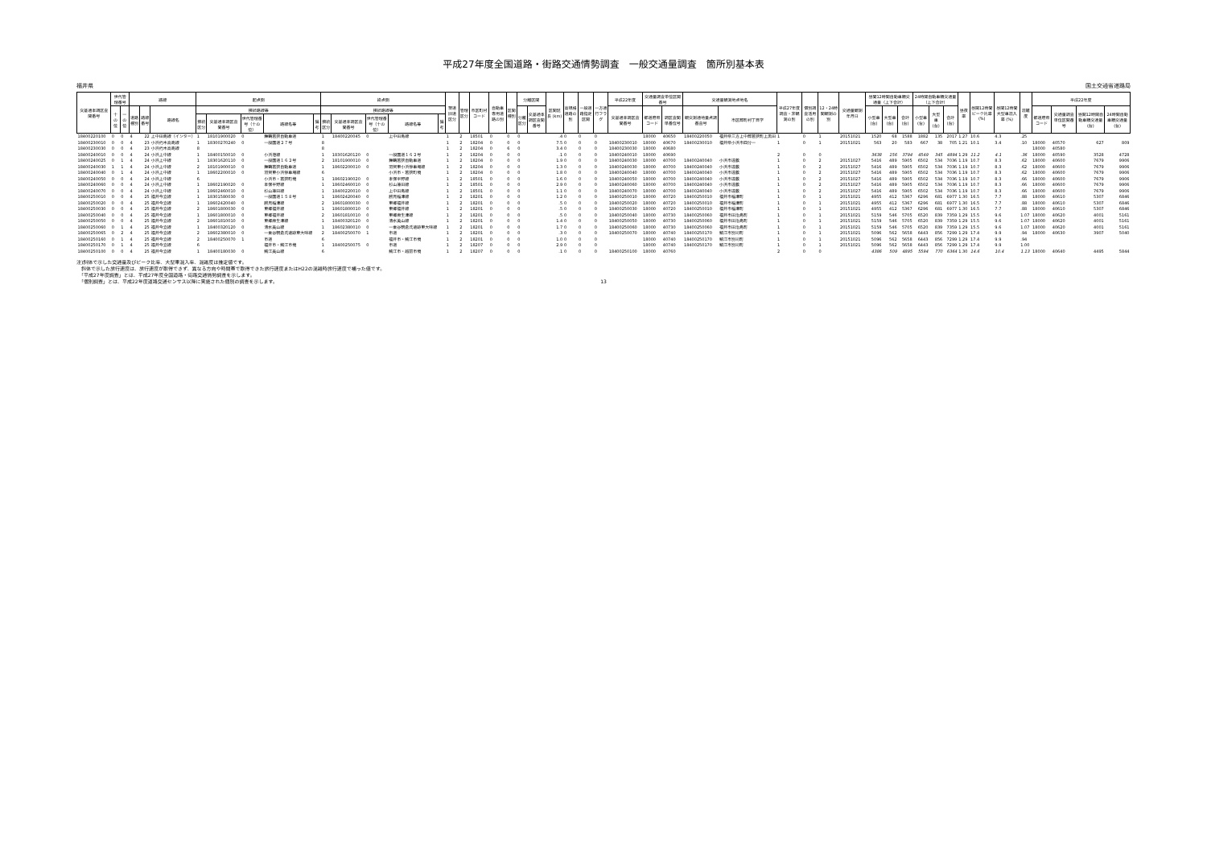平成27年度全国道路・街路交通情勢調査　一般交通量調査　箇所別基本表
福井県 国土交通省道路局
| 交基通本調区査間番号 | 世代管理番号 | | 路線 | | | 起点側 | | | | | 終点側 | | | | | 現道旧道区分 | 管理区分 | 市区町村コード | 自動車専用道路の別 | 区間種別 | 分離区間 | | 区間延長 (km) | 高規格道路の別 | 一般道路指定区間 | 一方通行フラグ | 平成22年度 | 交通量調査単位区間番号 | | 交通量観測地点地名 | | 平成27年度調査・非観測の別 | 個別調査活用の別 | 12・24時間観測の別 | 交通量観測年月日 | 昼間12時間自動車類交通量（上下合計） | | | 24時間自動車類交通量（上下合計） | | | 昼夜率 | 昼間12時間ピーク比率 (%) | 昼間12時間大型車混入率 (%) | 混雑度 | 平成22年度 | | | |
| --- | --- | --- | --- | --- | --- | --- | --- | --- | --- | --- | --- | --- | --- | --- | --- | --- | --- | --- | --- | --- | --- | --- | --- | --- | --- | --- | --- | --- | --- | --- | --- | --- | --- | --- | --- | --- | --- | --- | --- | --- | --- | --- | --- | --- | --- | --- | --- | --- | --- |
| | 十の位 | 一の位 | 道路種別 | 路線番号 | 路線名 | 接続路線等 | | | | | 接続路線等 | | | | | | | | | | 分離区分 | 交基通本調区査間番号 | | | | | 交基通本調区査間番号 | 都道府県コード | 調区査間単番位号 | 観交測通地量点調番査号 | 市区郡町村丁目字 | | | | | 小型車 (台) | 大型車 (台) | 合計 (台) | 小型車 (台) | 大型車 (台) | 合計 (台) | | | | | 都道府県コード | 交通量調査単位区間番号 | 昼間12時間自動車類交通量 (台) | 24時間自動車類交通量 (台) |
| | | | | | | 接続区分 | 交基通本調区査間番号 | 世代管理番号（十の位） | 路線名等 | 備考 | 接続区分 | 交基通本調区査間番号 | 世代管理番号（十の位） | 路線名等 | 備考 | | | | | | | | | | | | | | | | | | | | | | | | | | | | | | | | | | |
| 18400220100 | 0 | 0 | 4 | 22 | 上中田島線（インター） | 1 | 18101900020 | 0 | 舞鶴若狭自動車道 | | 1 | 18400220045 | 0 | 上中田島線 | | 1 | 2 | 18501 | 0 | 0 | 0 | | .4 | 0 | 0 | 0 | | 18000 | 40650 | 18400220050 | 福井県三方上中郡若狭町上黒田 | 1 | 0 | 1 | 20151021 | 1520 | 68 | 1588 | 1882 | 135 | 2017 | 1.27 | 10.6 | 4.3 | .25 | | | | |
| 18400230010 | 0 | 0 | 4 | 23 | 小浜朽木高島線 | 1 | 18300270240 | 0 | 一般国道２７号 | | 8 | | | | | 1 | 2 | 18204 | 0 | 0 | 0 | | 7.5 | 0 | 0 | 0 | 18400230010 | 18000 | 40670 | 18400230010 | 福井県小浜市四分一 | 1 | 0 | 1 | 20151021 | 563 | 20 | 583 | 667 | 38 | 705 | 1.21 | 10.1 | 3.4 | .10 | 18000 | 40570 | 627 | 809 |
| 18400230030 | 0 | 0 | 4 | 23 | 小浜朽木高島線 | 8 | | | | | 8 | | | | | 1 | 2 | 18204 | 0 | 6 | 0 | | 3.4 | 0 | 0 | 0 | 18400230030 | 18000 | 40680 | | | | | | | | | | | | | | | | | 18000 | 40580 | | |
| 18400240010 | 0 | 0 | 4 | 24 | 小浜上中線 | 1 | 18400150010 | 0 | 小浜港線 | | 1 | 18301620120 | 0 | 一般国道１６２号 | | 1 | 2 | 18204 | 0 | 0 | 0 | | .1 | 0 | 0 | 0 | 18400240010 | 18000 | 40690 | | | 2 | 0 | 0 | | 3638 | 156 | 3794 | 4549 | 345 | 4894 | 1.29 | 11.2 | 4.1 | .36 | 18000 | 40590 | 3528 | 4728 |
| 18400240025 | 0 | 1 | 4 | 24 | 小浜上中線 | 1 | 18301620110 | 0 | 一般国道１６２号 | | 2 | 18101900010 | 0 | 舞鶴若狭自動車道 | | 1 | 2 | 18204 | 0 | 0 | 0 | | 1.9 | 0 | 0 | 0 | 18400240030 | 18000 | 40700 | 18400240040 | 小浜市遠敷 | 1 | 0 | 2 | 20151027 | 5416 | 489 | 5905 | 6502 | 534 | 7036 | 1.19 | 10.7 | 8.3 | .62 | 18000 | 40600 | 7679 | 9906 |
| 18400240030 | 1 | 1 | 4 | 24 | 小浜上中線 | 2 | 18101900010 | 0 | 舞鶴若狭自動車道 | | 1 | 18602200010 | 0 | 羽賀東小浜停車場線 | | 1 | 2 | 18204 | 0 | 0 | 0 | | 1.3 | 0 | 0 | 0 | 18400240030 | 18000 | 40700 | 18400240040 | 小浜市遠敷 | 1 | 0 | 2 | 20151027 | 5416 | 489 | 5905 | 6502 | 534 | 7036 | 1.19 | 10.7 | 8.3 | .62 | 18000 | 40600 | 7679 | 9906 |
| 18400240040 | 0 | 1 | 4 | 24 | 小浜上中線 | 1 | 18602200010 | 0 | 羽賀東小浜停車場線 | | 6 | | | 小浜市・若狭町境 | | 1 | 2 | 18204 | 0 | 0 | 0 | | 1.8 | 0 | 0 | 0 | 18400240040 | 18000 | 40700 | 18400240040 | 小浜市遠敷 | 1 | 0 | 2 | 20151027 | 5416 | 489 | 5905 | 6502 | 534 | 7036 | 1.19 | 10.7 | 8.3 | .62 | 18000 | 40600 | 7679 | 9906 |
| 18400240050 | 0 | 0 | 4 | 24 | 小浜上中線 | 6 | | | 小浜市・若狭町境 | | 1 | 18602190020 | 0 | 本保平野線 | | 1 | 2 | 18501 | 0 | 0 | 0 | | 1.6 | 0 | 0 | 0 | 18400240050 | 18000 | 40700 | 18400240040 | 小浜市遠敷 | 1 | 0 | 2 | 20151027 | 5416 | 489 | 5905 | 6502 | 534 | 7036 | 1.19 | 10.7 | 8.3 | .66 | 18000 | 40600 | 7679 | 9906 |
| 18400240060 | 0 | 0 | 4 | 24 | 小浜上中線 | 1 | 18602190020 | 0 | 本保平野線 | | 1 | 18602460010 | 0 | 杉山兼田線 | | 1 | 2 | 18501 | 0 | 0 | 0 | | 2.9 | 0 | 0 | 0 | 18400240060 | 18000 | 40700 | 18400240040 | 小浜市遠敷 | 1 | 0 | 2 | 20151027 | 5416 | 489 | 5905 | 6502 | 534 | 7036 | 1.19 | 10.7 | 8.3 | .66 | 18000 | 40600 | 7679 | 9906 |
| 18400240070 | 0 | 0 | 4 | 24 | 小浜上中線 | 1 | 18602460010 | 0 | 杉山兼田線 | | 1 | 18400220010 | 0 | 上中田島線 | | 1 | 2 | 18501 | 0 | 0 | 0 | | 1.1 | 0 | 0 | 0 | 18400240070 | 18000 | 40700 | 18400240040 | 小浜市遠敷 | 1 | 0 | 2 | 20151027 | 5416 | 489 | 5905 | 6502 | 534 | 7036 | 1.19 | 10.7 | 8.3 | .66 | 18000 | 40600 | 7679 | 9906 |
| 18400250010 | 0 | 0 | 4 | 25 | 福井今立線 | 1 | 18301580030 | 0 | 一般国道１５８号 | | 1 | 18602420040 | 0 | 勝見稲津線 | | 1 | 2 | 18201 | 0 | 0 | 0 | | 1.2 | 0 | 0 | 0 | 18400250010 | 18000 | 40720 | 18400250010 | 福井市稲津町 | 1 | 0 | 1 | 20151021 | 4955 | 412 | 5367 | 6296 | 681 | 6977 | 1.30 | 16.5 | 7.7 | .88 | 18000 | 40610 | 5307 | 6846 |
| 18400250020 | 0 | 0 | 4 | 25 | 福井今立線 | 1 | 18602420040 | 0 | 勝見稲津線 | | 2 | 18601800030 | 0 | 東郷福井線 | | 1 | 2 | 18201 | 0 | 0 | 0 | | .5 | 0 | 0 | 0 | 18400250020 | 18000 | 40720 | 18400250010 | 福井市稲津町 | 1 | 0 | 1 | 20151021 | 4955 | 412 | 5367 | 6296 | 681 | 6977 | 1.30 | 16.5 | 7.7 | .88 | 18000 | 40610 | 5307 | 6846 |
| 18400250030 | 0 | 0 | 4 | 25 | 福井今立線 | 2 | 18601800030 | 0 | 東郷福井線 | | 1 | 18601800010 | 0 | 東郷福井線 | | 1 | 2 | 18201 | 0 | 0 | 0 | | .5 | 0 | 0 | 0 | 18400250030 | 18000 | 40720 | 18400250010 | 福井市稲津町 | 1 | 0 | 1 | 20151021 | 4955 | 412 | 5367 | 6296 | 681 | 6977 | 1.30 | 16.5 | 7.7 | .88 | 18000 | 40610 | 5307 | 6846 |
| 18400250040 | 0 | 0 | 4 | 25 | 福井今立線 | 1 | 18601800010 | 0 | 東郷福井線 | | 2 | 18601810010 | 0 | 東郷麻生津線 | | 1 | 2 | 18201 | 0 | 0 | 0 | | .5 | 0 | 0 | 0 | 18400250040 | 18000 | 40730 | 18400250060 | 福井市田治島町 | 1 | 0 | 1 | 20151021 | 5159 | 546 | 5705 | 6520 | 839 | 7359 | 1.29 | 15.5 | 9.6 | 1.07 | 18000 | 40620 | 4001 | 5161 |
| 18400250050 | 0 | 0 | 4 | 25 | 福井今立線 | 2 | 18601810010 | 0 | 東郷麻生津線 | | 1 | 18400320120 | 0 | 清水美山線 | | 1 | 2 | 18201 | 0 | 0 | 0 | | 1.4 | 0 | 0 | 0 | 18400250050 | 18000 | 40730 | 18400250060 | 福井市田治島町 | 1 | 0 | 1 | 20151021 | 5159 | 546 | 5705 | 6520 | 839 | 7359 | 1.29 | 15.5 | 9.6 | 1.07 | 18000 | 40620 | 4001 | 5161 |
| 18400250060 | 0 | 1 | 4 | 25 | 福井今立線 | 1 | 18400320120 | 0 | 清水美山線 | | 1 | 18602380010 | 0 | 一乗谷朝倉氏遺跡東大味線 | | 1 | 2 | 18201 | 0 | 0 | 0 | | 1.7 | 0 | 0 | 0 | 18400250060 | 18000 | 40730 | 18400250060 | 福井市田治島町 | 1 | 0 | 1 | 20151021 | 5159 | 546 | 5705 | 6520 | 839 | 7359 | 1.29 | 15.5 | 9.6 | 1.07 | 18000 | 40620 | 4001 | 5161 |
| 18400250065 | 0 | 2 | 4 | 25 | 福井今立線 | 2 | 18602380010 | 0 | 一乗谷朝倉氏遺跡東大味線 | | 2 | 18400250070 | 1 | 市道 | | 1 | 2 | 18201 | 0 | 0 | 0 | | .3 | 0 | 0 | 0 | 18400250070 | 18000 | 40740 | 18400250170 | 鯖江市別司町 | 1 | 0 | 1 | 20151021 | 5096 | 562 | 5658 | 6443 | 856 | 7299 | 1.29 | 17.4 | 9.9 | .94 | 18000 | 40630 | 3907 | 5040 |
| 18400250160 | 0 | 1 | 4 | 25 | 福井今立線 | 2 | 18400250070 | 1 | 市道 | | 6 | | | 福井市・鯖江市境 | | 1 | 2 | 18201 | 0 | 0 | 0 | | 1.0 | 0 | 0 | 0 | | 18000 | 40740 | 18400250170 | 鯖江市別司町 | 1 | 0 | 1 | 20151021 | 5096 | 562 | 5658 | 6443 | 856 | 7299 | 1.29 | 17.4 | 9.9 | .94 | | | | |
| 18400250170 | 0 | 1 | 4 | 25 | 福井今立線 | 6 | | | 福井市・鯖江市境 | | 1 | 18400250075 | 0 | 市道 | | 1 | 2 | 18207 | 0 | 0 | 0 | | 2.9 | 0 | 0 | 0 | | 18000 | 40740 | 18400250170 | 鯖江市別司町 | 1 | 0 | 1 | 20151021 | 5096 | 562 | 5658 | 6443 | 856 | 7299 | 1.29 | 17.4 | 9.9 | 1.00 | | | | |
| 18400250100 | 0 | 0 | 4 | 25 | 福井今立線 | 1 | 18400180030 | 0 | 鯖江美山線 | | 6 | | | 鯖江市・越前市境 | | 1 | 2 | 18207 | 0 | 0 | 0 | | .1 | 0 | 0 | 0 | 18400250100 | 18000 | 40760 | | | 2 | 0 | 0 | | 4386 | 509 | 4895 | 5594 | 770 | 6364 | 1.30 | 14.6 | 10.4 | 1.13 | 18000 | 40640 | 4495 | 5844 |
注)斜体で示した交通量及びピーク比率、大型車混入率、混雑度は推定値です。
　斜体で示した旅行速度は、旅行速度が取得できず、異なる方向や時間帯で取得できた旅行速度またはH22の混雑時旅行速度で補った値です。
　「平成27年度調査」とは、平成27年度全国道路・街路交通情勢調査を示します。
　「個別調査」とは、平成22年度道路交通センサス以降に実施された個別の調査を示します。
13